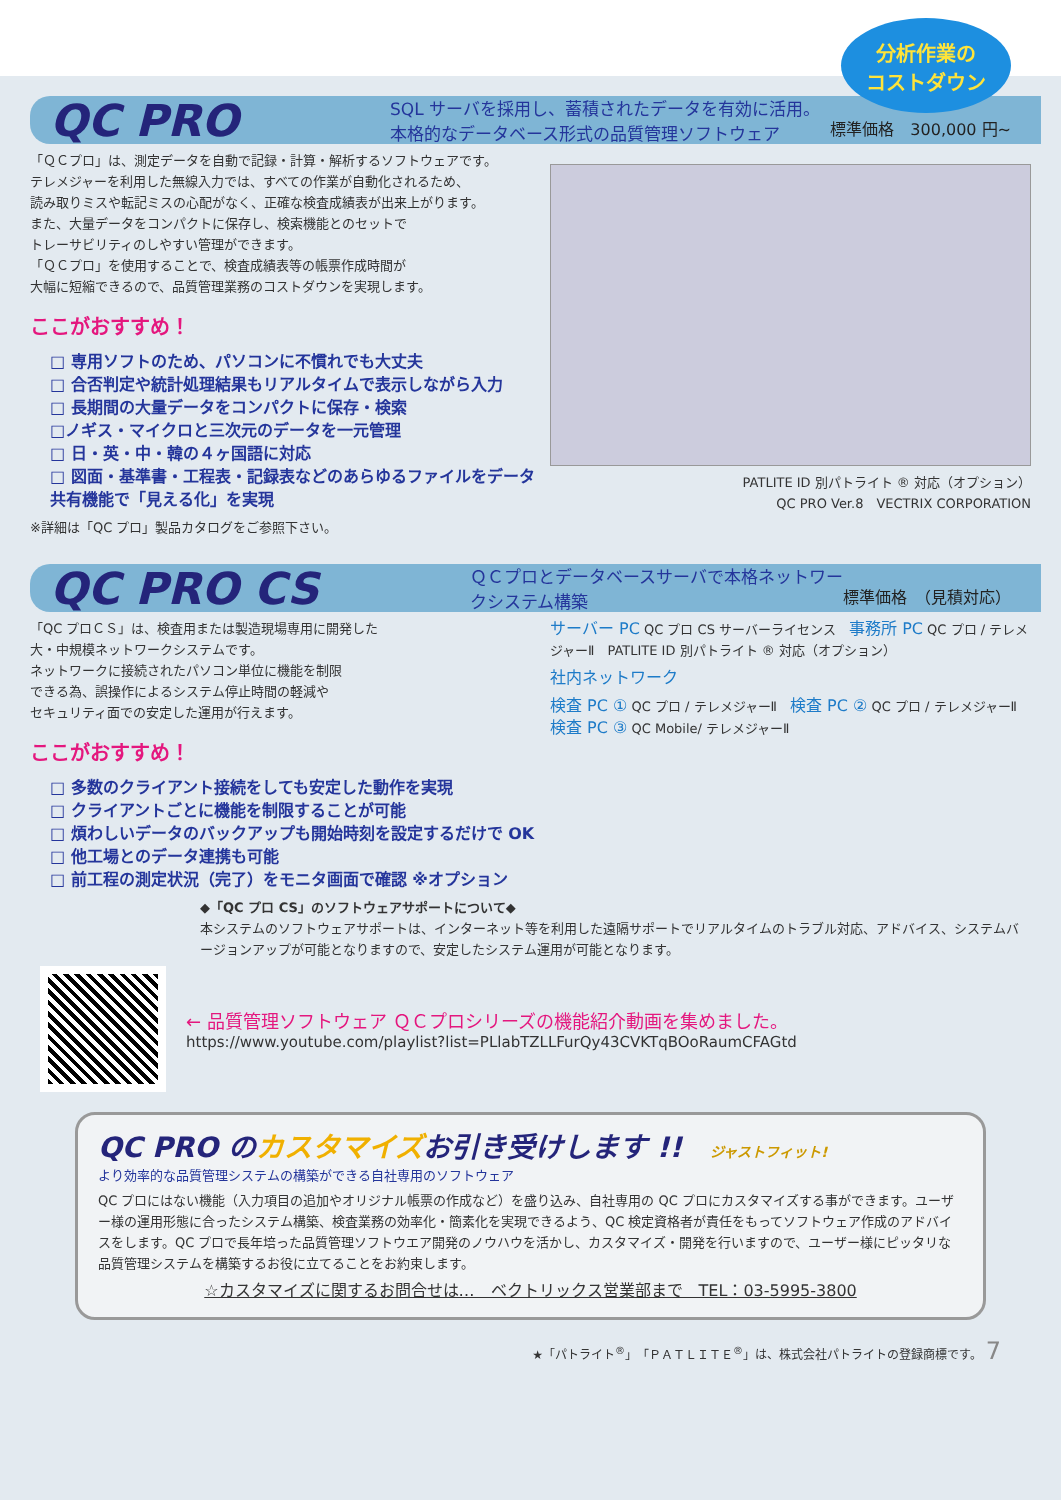分析作業の
コストダウン
QC PRO
SQL サーバを採用し、蓄積されたデータを有効に活用。
本格的なデータベース形式の品質管理ソフトウェア
標準価格　300,000 円~
「ＱＣプロ」は、測定データを自動で記録・計算・解析するソフトウェアです。
テレメジャーを利用した無線入力では、すべての作業が自動化されるため、
読み取りミスや転記ミスの心配がなく、正確な検査成績表が出来上がります。
また、大量データをコンパクトに保存し、検索機能とのセットで
トレーサビリティのしやすい管理ができます。
「ＱＣプロ」を使用することで、検査成績表等の帳票作成時間が
大幅に短縮できるので、品質管理業務のコストダウンを実現します。
ここがおすすめ！
□ 専用ソフトのため、パソコンに不慣れでも大丈夫
□ 合否判定や統計処理結果もリアルタイムで表示しながら入力
□ 長期間の大量データをコンパクトに保存・検索
□ノギス・マイクロと三次元のデータを一元管理
□ 日・英・中・韓の４ヶ国語に対応
□ 図面・基準書・工程表・記録表などのあらゆるファイルをデータ共有機能で「見える化」を実現
※詳細は「QC プロ」製品カタログをご参照下さい。
PATLITE ID 別パトライト ® 対応（オプション）
QC PRO Ver.8　VECTRIX CORPORATION
QC PRO CS
ＱＣプロとデータベースサーバで本格ネットワークシステム構築
標準価格　（見積対応）
「QC プロＣＳ」は、検査用または製造現場専用に開発した
大・中規模ネットワークシステムです。
ネットワークに接続されたパソコン単位に機能を制限
できる為、誤操作によるシステム停止時間の軽減や
セキュリティ面での安定した運用が行えます。
ここがおすすめ！
□ 多数のクライアント接続をしても安定した動作を実現
□ クライアントごとに機能を制限することが可能
□ 煩わしいデータのバックアップも開始時刻を設定するだけで OK
□ 他工場とのデータ連携も可能
□ 前工程の測定状況（完了）をモニタ画面で確認 ※オプション
サーバー PC QC プロ CS サーバーライセンス　事務所 PC QC プロ / テレメジャーⅡ　PATLITE ID 別パトライト ® 対応（オプション）
社内ネットワーク
検査 PC ① QC プロ / テレメジャーⅡ　検査 PC ② QC プロ / テレメジャーⅡ　検査 PC ③ QC Mobile/ テレメジャーⅡ
◆「QC プロ CS」のソフトウェアサポートについて◆
本システムのソフトウェアサポートは、インターネット等を利用した遠隔サポートでリアルタイムのトラブル対応、アドバイス、システムバージョンアップが可能となりますので、安定したシステム運用が可能となります。
← 品質管理ソフトウェア ＱＣプロシリーズの機能紹介動画を集めました。
https://www.youtube.com/playlist?list=PLlabTZLLFurQy43CVKTqBOoRaumCFAGtd
QC PRO のカスタマイズお引き受けします !!　ジャストフィット!
より効率的な品質管理システムの構築ができる自社専用のソフトウェア
QC プロにはない機能（入力項目の追加やオリジナル帳票の作成など）を盛り込み、自社専用の QC プロにカスタマイズする事ができます。ユーザー様の運用形態に合ったシステム構築、検査業務の効率化・簡素化を実現できるよう、QC 検定資格者が責任をもってソフトウェア作成のアドバイスをします。QC プロで長年培った品質管理ソフトウエア開発のノウハウを活かし、カスタマイズ・開発を行いますので、ユーザー様にピッタリな品質管理システムを構築するお役に立てることをお約束します。
☆カスタマイズに関するお問合せは…　ベクトリックス営業部まで　TEL：03-5995-3800
★「パトライト<sup>®</sup>」「ＰＡＴＬＩＴＥ<sup>®</sup>」は、株式会社パトライトの登録商標です。 7